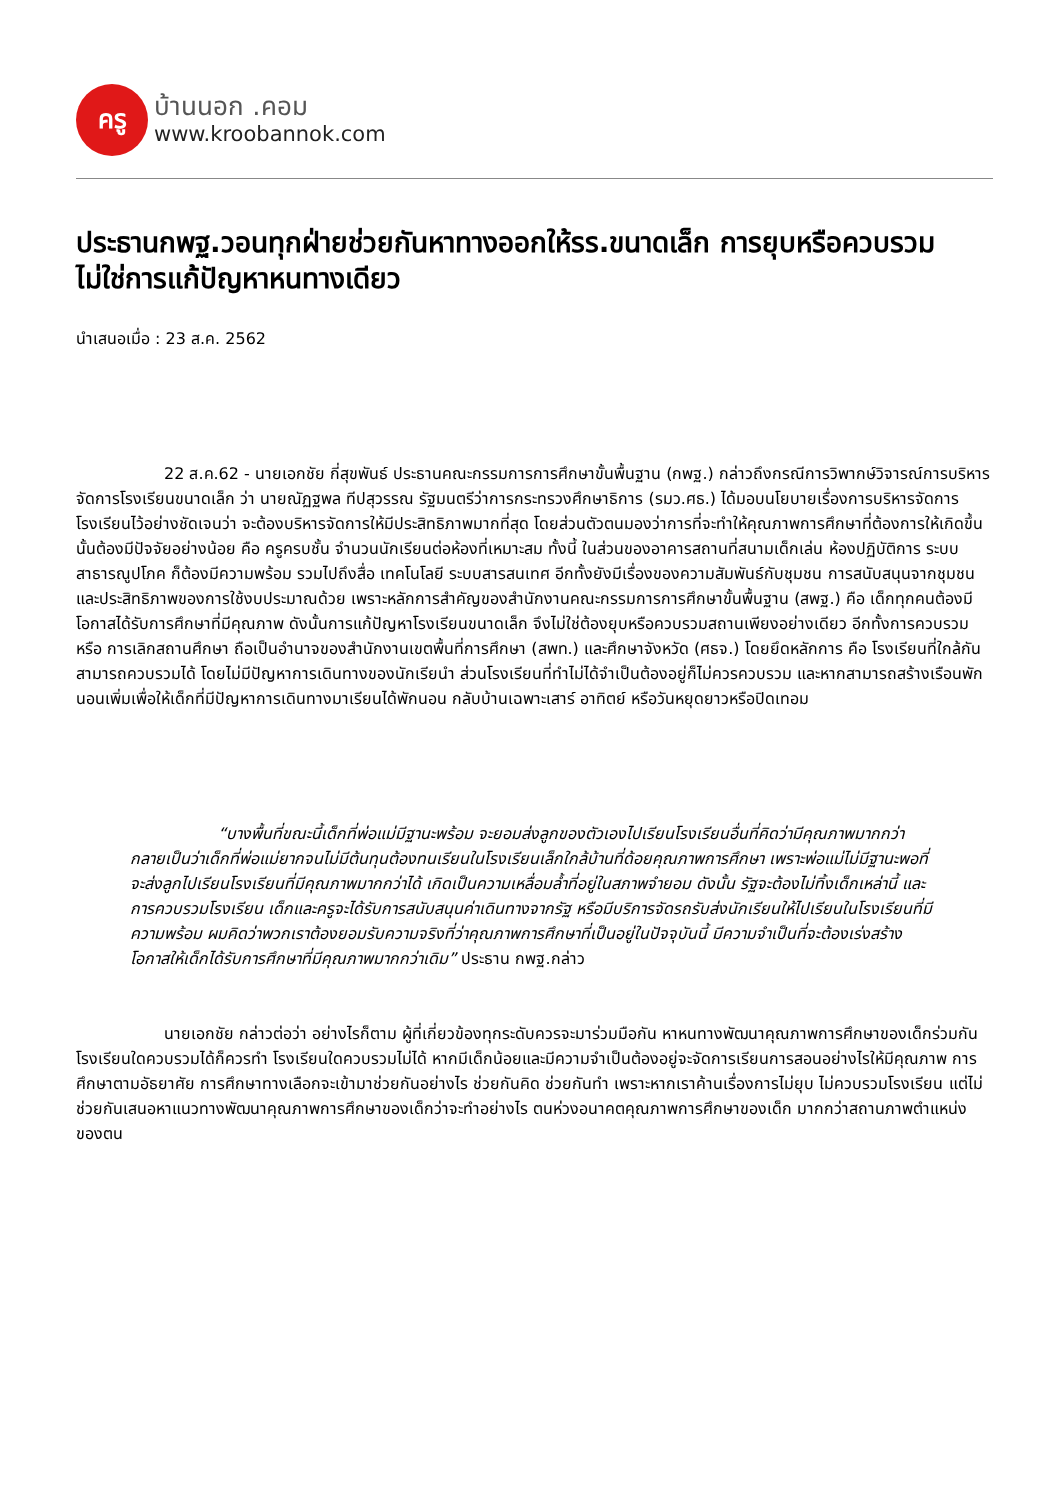ครู
บ้านนอก .คอม
www.kroobannok.com
ประธานกพฐ.วอนทุกฝ่ายช่วยกันหาทางออกให้รร.ขนาดเล็ก การยุบหรือควบรวม ไม่ใช่การแก้ปัญหาหนทางเดียว
นำเสนอเมื่อ : 23 ส.ค. 2562
22 ส.ค.62 - นายเอกชัย กี่สุขพันธ์ ประธานคณะกรรมการการศึกษาขั้นพื้นฐาน (กพฐ.) กล่าวถึงกรณีการวิพากษ์วิจารณ์การบริหารจัดการโรงเรียนขนาดเล็ก ว่า นายณัฏฐพล ทีปสุวรรณ รัฐมนตรีว่าการกระทรวงศึกษาธิการ (รมว.ศธ.) ได้มอบนโยบายเรื่องการบริหารจัดการโรงเรียนไว้อย่างชัดเจนว่า จะต้องบริหารจัดการให้มีประสิทธิภาพมากที่สุด โดยส่วนตัวตนมองว่าการที่จะทำให้คุณภาพการศึกษาที่ต้องการให้เกิดขึ้นนั้นต้องมีปัจจัยอย่างน้อย คือ ครูครบชั้น จำนวนนักเรียนต่อห้องที่เหมาะสม ทั้งนี้ ในส่วนของอาคารสถานที่สนามเด็กเล่น ห้องปฏิบัติการ ระบบสาธารณูปโภค ก็ต้องมีความพร้อม รวมไปถึงสื่อ เทคโนโลยี ระบบสารสนเทศ อีกทั้งยังมีเรื่องของความสัมพันธ์กับชุมชน การสนับสนุนจากชุมชน และประสิทธิภาพของการใช้งบประมาณด้วย เพราะหลักการสำคัญของสำนักงานคณะกรรมการการศึกษาขั้นพื้นฐาน (สพฐ.) คือ เด็กทุกคนต้องมีโอกาสได้รับการศึกษาที่มีคุณภาพ ดังนั้นการแก้ปัญหาโรงเรียนขนาดเล็ก จึงไม่ใช่ต้องยุบหรือควบรวมสถานเพียงอย่างเดียว อีกทั้งการควบรวม หรือ การเลิกสถานศึกษา ถือเป็นอำนาจของสำนักงานเขตพื้นที่การศึกษา (สพท.) และศึกษาจังหวัด (ศธจ.) โดยยึดหลักการ คือ โรงเรียนที่ใกล้กันสามารถควบรวมได้ โดยไม่มีปัญหาการเดินทางของนักเรียนำ ส่วนโรงเรียนที่ทำไม่ได้จำเป็นต้องอยู่ก็ไม่ควรควบรวม และหากสามารถสร้างเรือนพักนอนเพิ่มเพื่อให้เด็กที่มีปัญหาการเดินทางมาเรียนได้พักนอน กลับบ้านเฉพาะเสาร์ อาทิตย์ หรือวันหยุดยาวหรือปิดเทอม
“บางพื้นที่ขณะนี้เด็กที่พ่อแม่มีฐานะพร้อม จะยอมส่งลูกของตัวเองไปเรียนโรงเรียนอื่นที่คิดว่ามีคุณภาพมากกว่า กลายเป็นว่าเด็กที่พ่อแม่ยากจนไม่มีต้นทุนต้องทนเรียนในโรงเรียนเล็กใกล้บ้านที่ด้อยคุณภาพการศึกษา เพราะพ่อแม่ไม่มีฐานะพอที่จะส่งลูกไปเรียนโรงเรียนที่มีคุณภาพมากกว่าได้ เกิดเป็นความเหลื่อมล้ำที่อยู่ในสภาพจำยอม ดังนั้น รัฐจะต้องไม่ทิ้งเด็กเหล่านี้ และการควบรวมโรงเรียน เด็กและครูจะได้รับการสนับสนุนค่าเดินทางจากรัฐ หรือมีบริการจัดรถรับส่งนักเรียนให้ไปเรียนในโรงเรียนที่มีความพร้อม ผมคิดว่าพวกเราต้องยอมรับความจริงที่ว่าคุณภาพการศึกษาที่เป็นอยู่ในปัจจุบันนี้ มีความจำเป็นที่จะต้องเร่งสร้างโอกาสให้เด็กได้รับการศึกษาที่มีคุณภาพมากกว่าเดิม” ประธาน กพฐ.กล่าว
นายเอกชัย กล่าวต่อว่า อย่างไรก็ตาม ผู้ที่เกี่ยวข้องทุกระดับควรจะมาร่วมมือกัน หาหนทางพัฒนาคุณภาพการศึกษาของเด็กร่วมกัน โรงเรียนใดควบรวมได้ก็ควรทำ โรงเรียนใดควบรวมไม่ได้ หากมีเด็กน้อยและมีความจำเป็นต้องอยู่จะจัดการเรียนการสอนอย่างไรให้มีคุณภาพ การศึกษาตามอัธยาศัย การศึกษาทางเลือกจะเข้ามาช่วยกันอย่างไร ช่วยกันคิด ช่วยกันทำ เพราะหากเราค้านเรื่องการไม่ยุบ ไม่ควบรวมโรงเรียน แต่ไม่ช่วยกันเสนอหาแนวทางพัฒนาคุณภาพการศึกษาของเด็กว่าจะทำอย่างไร ตนห่วงอนาคตคุณภาพการศึกษาของเด็ก มากกว่าสถานภาพตำแหน่งของตน